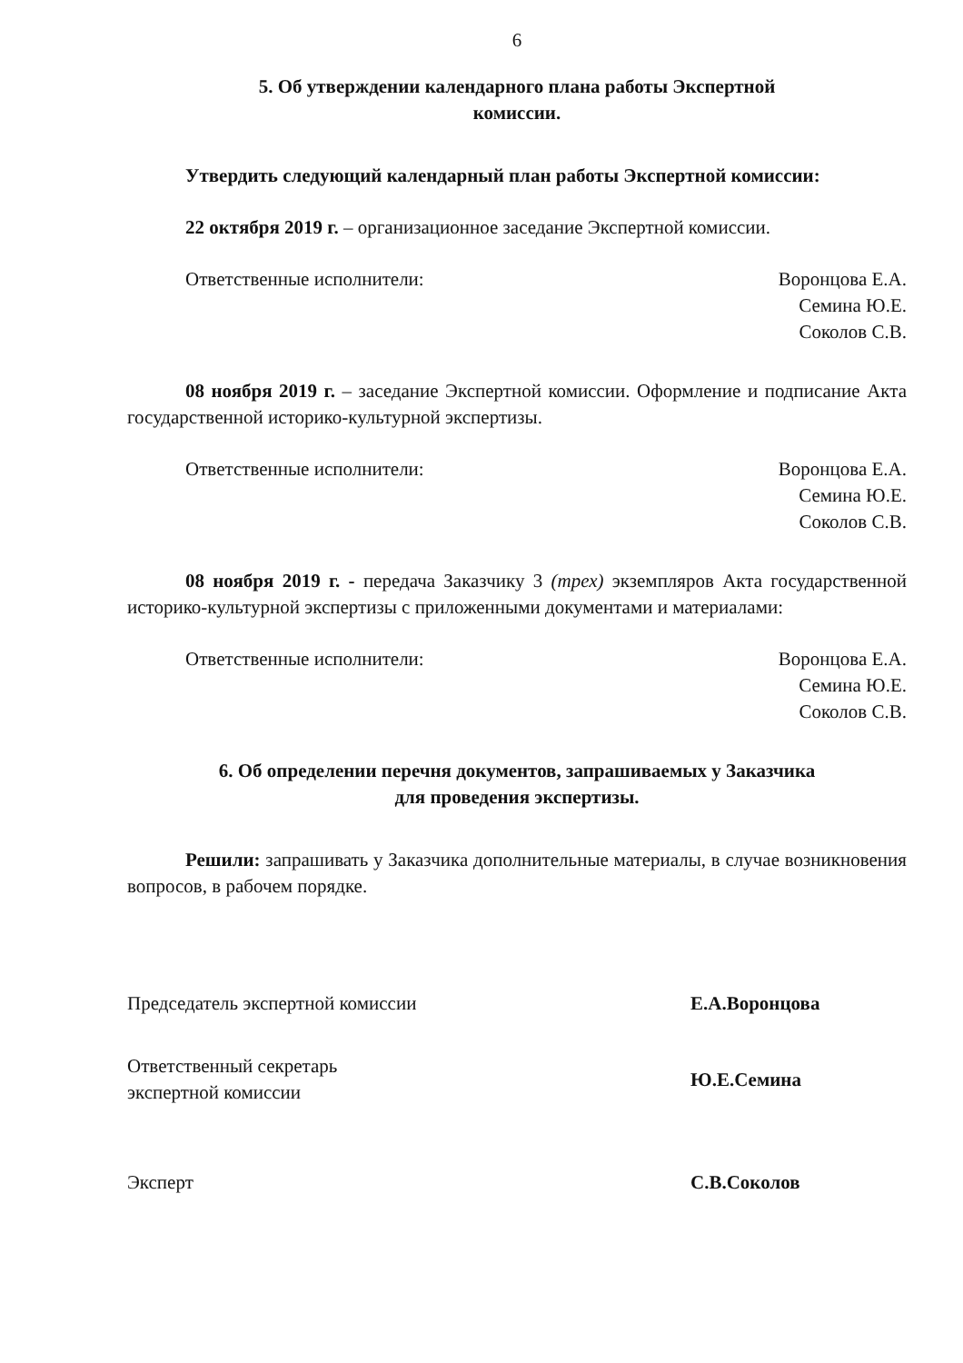6
5. Об утверждении календарного плана работы Экспертной
комиссии.
Утвердить следующий календарный план работы Экспертной комиссии:
22 октября 2019 г. – организационное заседание Экспертной комиссии.
Ответственные исполнители: Воронцова Е.А.
Семина Ю.Е.
Соколов С.В.
08 ноября 2019 г. – заседание Экспертной комиссии. Оформление и подписание Акта государственной историко-культурной экспертизы.
Ответственные исполнители: Воронцова Е.А.
Семина Ю.Е.
Соколов С.В.
08 ноября 2019 г. - передача Заказчику 3 (трех) экземпляров Акта государственной историко-культурной экспертизы с приложенными документами и материалами:
Ответственные исполнители: Воронцова Е.А.
Семина Ю.Е.
Соколов С.В.
6. Об определении перечня документов, запрашиваемых у Заказчика
для проведения экспертизы.
Решили: запрашивать у Заказчика дополнительные материалы, в случае возникновения вопросов, в рабочем порядке.
Председатель экспертной комиссии Е.А.Воронцова
Ответственный секретарь
экспертной комиссии Ю.Е.Семина
Эксперт С.В.Соколов